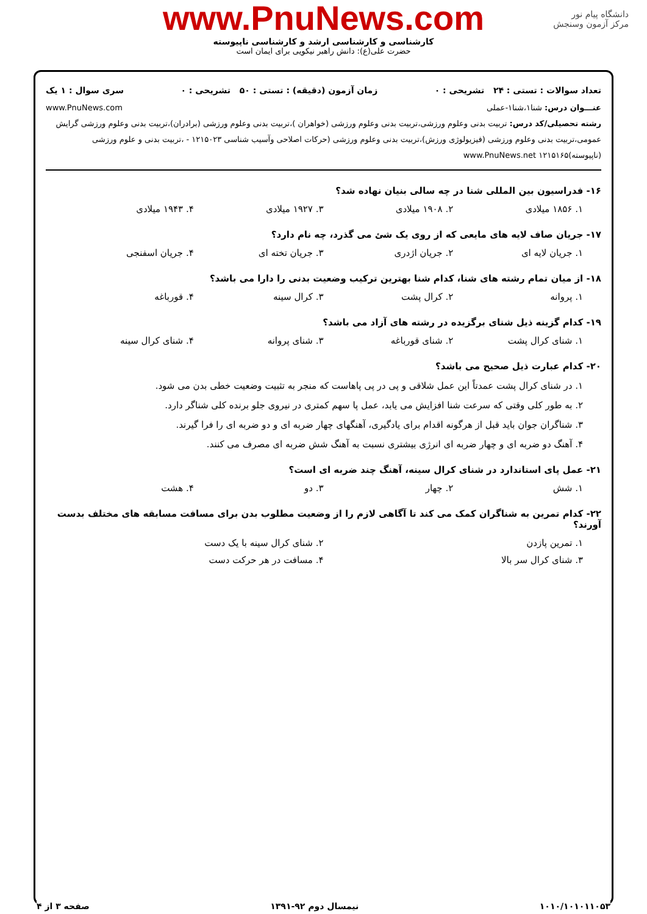دانشگاه پیام نور
مرکز آزمون وسنجش
www.PnuNews.com
کارشناسی و کارشناسی ارشد و کارشناسی ناپیوسته
حضرت علی(ع): دانش راهبر نیکویی برای ایمان است
تعداد سوالات : تستی : ۲۴ تشریحی : ۰ زمان آزمون (دقیقه) : تستی : ۵۰ تشریحی : ۰ سری سوال : ۱ یک
عنـــوان درس: شنا۱،شنا۱-عملی www.PnuNews.com
رشته تحصیلی/کد درس: تربیت بدنی وعلوم ورزشی،تربیت بدنی وعلوم ورزشی (خواهران )،تربیت بدنی وعلوم ورزشی (برادران)،تربیت بدنی وعلوم ورزشی گرایش عمومی،تربیت بدنی وعلوم ورزشی (فیزیولوژی ورزش)،تربیت بدنی وعلوم ورزشی (حرکات اصلاحی وآسیب شناسی ۱۲۱۵۰۲۳ - ،تربیت بدنی و علوم ورزشی (ناپیوسته)۱۲۱۵۱۶۵ www.PnuNews.net
۱۶- فدراسیون بین المللی شنا در چه سالی بنیان نهاده شد؟
۱. ۱۸۵۶ میلادی ۲. ۱۹۰۸ میلادی ۳. ۱۹۲۷ میلادی ۴. ۱۹۴۳ میلادی
۱۷- جریان صاف لایه های مایعی که از روی یک شئ می گذرد، چه نام دارد؟
۱. جریان لایه ای ۲. جریان اژدری ۳. جریان تخته ای ۴. جریان اسفنجی
۱۸- از میان تمام رشته های شنا، کدام شنا بهترین ترکیب وضعیت بدنی را دارا می باشد؟
۱. پروانه ۲. کرال پشت ۳. کرال سینه ۴. قورباغه
۱۹- کدام گزینه ذیل شنای برگزیده در رشته های آزاد می باشد؟
۱. شنای کرال پشت ۲. شنای قورباغه ۳. شنای پروانه ۴. شنای کرال سینه
۲۰- کدام عبارت ذیل صحیح می باشد؟
۱. در شنای کرال پشت عمدتاً این عمل شلاقی و پی در پی پاهاست که منجر به تثبیت وضعیت خطی بدن می شود.
۲. به طور کلی وقتی که سرعت شنا افزایش می یابد، عمل پا سهم کمتری در نیروی جلو برنده کلی شناگر دارد.
۳. شناگران جوان باید قبل از هرگونه اقدام برای یادگیری، آهنگهای چهار ضربه ای و دو ضربه ای را فرا گیرند.
۴. آهنگ دو ضربه ای و چهار ضربه ای انرژی بیشتری نسبت به آهنگ شش ضربه ای مصرف می کنند.
۲۱- عمل پای استاندارد در شنای کرال سینه، آهنگ چند ضربه ای است؟
۱. شش ۲. چهار ۳. دو ۴. هشت
۲۲- کدام تمرین به شناگران کمک می کند تا آگاهی لازم را از وضعیت مطلوب بدن برای مسافت مسابقه های مختلف بدست آورند؟
۱. تمرین پازدن ۲. شنای کرال سینه با یک دست
۳. شنای کرال سر بالا ۴. مسافت در هر حرکت دست
۱۰۱۰/۱۰۱۰۱۱۰۵۳ نیمسال دوم ۹۲-۱۳۹۱ صفحه ۳ از ۴